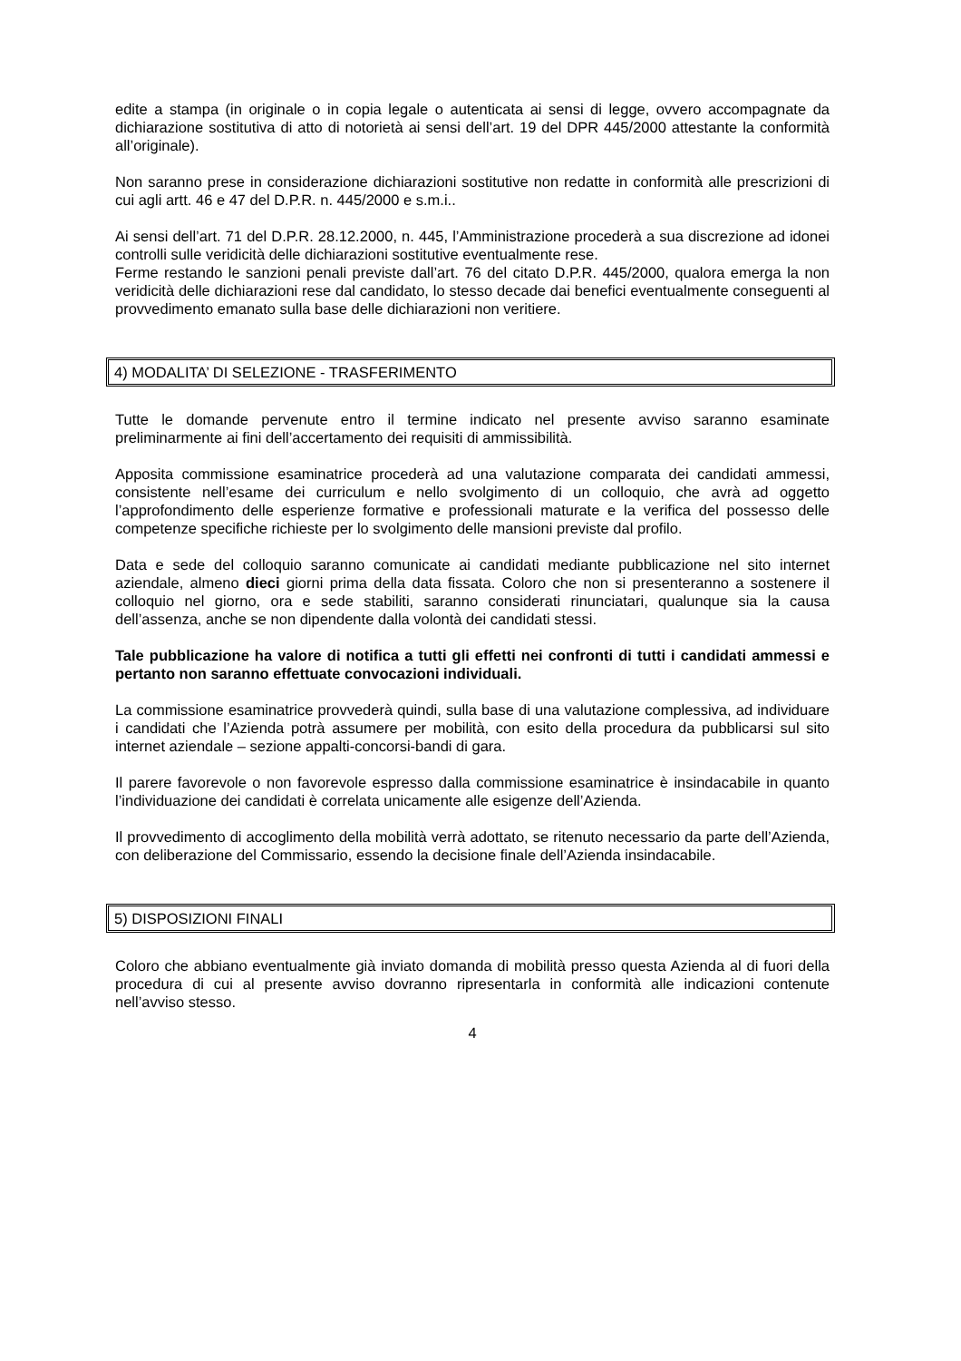edite a stampa (in originale o in copia legale o autenticata ai sensi di legge, ovvero accompagnate da dichiarazione sostitutiva di atto di notorietà ai sensi dell’art. 19 del DPR 445/2000 attestante la conformità all’originale).
Non saranno prese in considerazione dichiarazioni sostitutive non redatte in conformità alle prescrizioni di cui agli artt. 46 e 47 del D.P.R. n. 445/2000 e s.m.i..
Ai sensi dell’art. 71 del D.P.R. 28.12.2000, n. 445, l’Amministrazione procederà a sua discrezione ad idonei controlli sulle veridicità delle dichiarazioni sostitutive eventualmente rese.
Ferme restando le sanzioni penali previste dall’art. 76 del citato D.P.R. 445/2000, qualora emerga la non veridicità delle dichiarazioni rese dal candidato, lo stesso decade dai benefici eventualmente conseguenti al provvedimento emanato sulla base delle dichiarazioni non veritiere.
4) MODALITA’ DI SELEZIONE - TRASFERIMENTO
Tutte le domande pervenute entro il termine indicato nel presente avviso saranno esaminate preliminarmente ai fini dell’accertamento dei requisiti di ammissibilità.
Apposita commissione esaminatrice procederà ad una valutazione comparata dei candidati ammessi, consistente nell’esame dei curriculum e nello svolgimento di un colloquio, che avrà ad oggetto l’approfondimento delle esperienze formative e professionali maturate e la verifica del possesso delle competenze specifiche richieste per lo svolgimento delle mansioni previste dal profilo.
Data e sede del colloquio saranno comunicate ai candidati mediante pubblicazione nel sito internet aziendale, almeno dieci giorni prima della data fissata. Coloro che non si presenteranno a sostenere il colloquio nel giorno, ora e sede stabiliti, saranno considerati rinunciatari, qualunque sia la causa dell’assenza, anche se non dipendente dalla volontà dei candidati stessi.
Tale pubblicazione ha valore di notifica a tutti gli effetti nei confronti di tutti i candidati ammessi e pertanto non saranno effettuate convocazioni individuali.
La commissione esaminatrice provvederà quindi, sulla base di una valutazione complessiva, ad individuare i candidati che l’Azienda potrà assumere per mobilità, con esito della procedura da pubblicarsi sul sito internet aziendale – sezione appalti-concorsi-bandi di gara.
Il parere favorevole o non favorevole espresso dalla commissione esaminatrice è insindacabile in quanto l’individuazione dei candidati è correlata unicamente alle esigenze dell’Azienda.
Il provvedimento di accoglimento della mobilità verrà adottato, se ritenuto necessario da parte dell’Azienda, con deliberazione del Commissario, essendo la decisione finale dell’Azienda insindacabile.
5) DISPOSIZIONI FINALI
Coloro che abbiano eventualmente già inviato domanda di mobilità presso questa Azienda al di fuori della procedura di cui al presente avviso dovranno ripresentarla in conformità alle indicazioni contenute nell’avviso stesso.
4